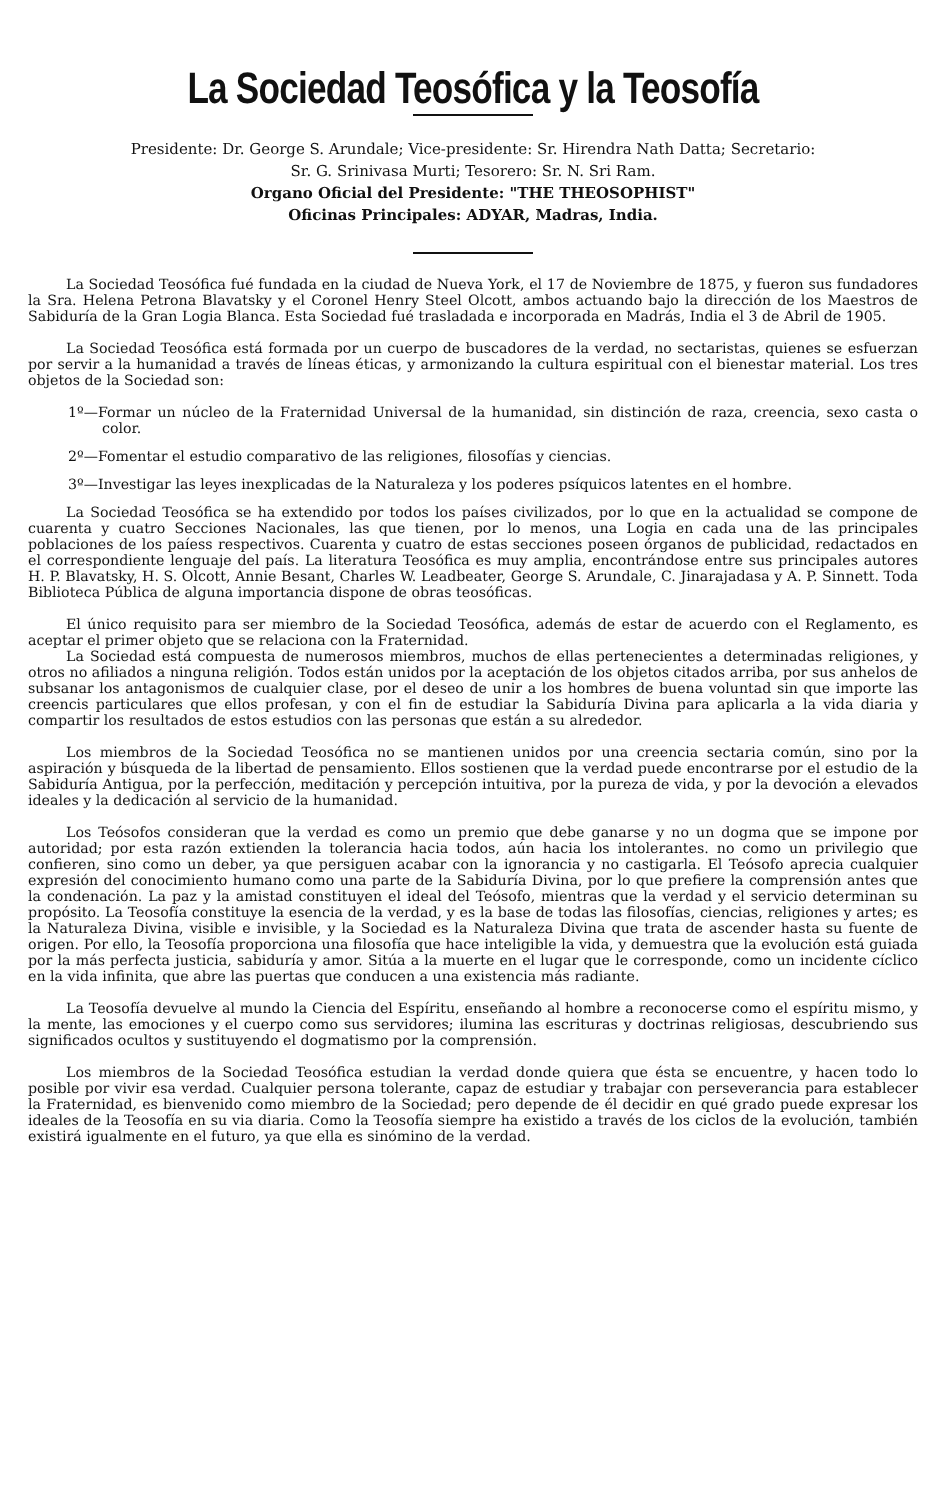La Sociedad Teosófica y la Teosofía
Presidente: Dr. George S. Arundale; Vice-presidente: Sr. Hirendra Nath Datta; Secretario:
Sr. G. Srinivasa Murti; Tesorero: Sr. N. Sri Ram.
Organo Oficial del Presidente: "THE THEOSOPHIST"
Oficinas Principales: ADYAR, Madras, India.
La Sociedad Teosófica fué fundada en la ciudad de Nueva York, el 17 de Noviembre de 1875, y fueron sus fundadores la Sra. Helena Petrona Blavatsky y el Coronel Henry Steel Olcott, ambos actuando bajo la dirección de los Maestros de Sabiduría de la Gran Logia Blanca. Esta Sociedad fué trasladada e incorporada en Madrás, India el 3 de Abril de 1905.
La Sociedad Teosófica está formada por un cuerpo de buscadores de la verdad, no sectaristas, quienes se esfuerzan por servir a la humanidad a través de líneas éticas, y armonizando la cultura espiritual con el bienestar material. Los tres objetos de la Sociedad son:
1º—Formar un núcleo de la Fraternidad Universal de la humanidad, sin distinción de raza, creencia, sexo casta o color.
2º—Fomentar el estudio comparativo de las religiones, filosofías y ciencias.
3º—Investigar las leyes inexplicadas de la Naturaleza y los poderes psíquicos latentes en el hombre.
La Sociedad Teosófica se ha extendido por todos los países civilizados, por lo que en la actualidad se compone de cuarenta y cuatro Secciones Nacionales, las que tienen, por lo menos, una Logia en cada una de las principales poblaciones de los paíess respectivos. Cuarenta y cuatro de estas secciones poseen órganos de publicidad, redactados en el correspondiente lenguaje del país. La literatura Teosófica es muy amplia, encontrándose entre sus principales autores H. P. Blavatsky, H. S. Olcott, Annie Besant, Charles W. Leadbeater, George S. Arundale, C. Jinarajadasa y A. P. Sinnett. Toda Biblioteca Pública de alguna importancia dispone de obras teosóficas.
El único requisito para ser miembro de la Sociedad Teosófica, además de estar de acuerdo con el Reglamento, es aceptar el primer objeto que se relaciona con la Fraternidad.
La Sociedad está compuesta de numerosos miembros, muchos de ellas pertenecientes a determinadas religiones, y otros no afiliados a ninguna religión. Todos están unidos por la aceptación de los objetos citados arriba, por sus anhelos de subsanar los antagonismos de cualquier clase, por el deseo de unir a los hombres de buena voluntad sin que importe las creencis particulares que ellos profesan, y con el fin de estudiar la Sabiduría Divina para aplicarla a la vida diaria y compartir los resultados de estos estudios con las personas que están a su alrededor.
Los miembros de la Sociedad Teosófica no se mantienen unidos por una creencia sectaria común, sino por la aspiración y búsqueda de la libertad de pensamiento. Ellos sostienen que la verdad puede encontrarse por el estudio de la Sabiduría Antigua, por la perfección, meditación y percepción intuitiva, por la pureza de vida, y por la devoción a elevados ideales y la dedicación al servicio de la humanidad.
Los Teósofos consideran que la verdad es como un premio que debe ganarse y no un dogma que se impone por autoridad; por esta razón extienden la tolerancia hacia todos, aún hacia los intolerantes. no como un privilegio que confieren, sino como un deber, ya que persiguen acabar con la ignorancia y no castigarla. El Teósofo aprecia cualquier expresión del conocimiento humano como una parte de la Sabiduría Divina, por lo que prefiere la comprensión antes que la condenación. La paz y la amistad constituyen el ideal del Teósofo, mientras que la verdad y el servicio determinan su propósito. La Teosofía constituye la esencia de la verdad, y es la base de todas las filosofías, ciencias, religiones y artes; es la Naturaleza Divina, visible e invisible, y la Sociedad es la Naturaleza Divina que trata de ascender hasta su fuente de origen. Por ello, la Teosofía proporciona una filosofía que hace inteligible la vida, y demuestra que la evolución está guiada por la más perfecta justicia, sabiduría y amor. Sitúa a la muerte en el lugar que le corresponde, como un incidente cíclico en la vida infinita, que abre las puertas que conducen a una existencia más radiante.
La Teosofía devuelve al mundo la Ciencia del Espíritu, enseñando al hombre a reconocerse como el espíritu mismo, y la mente, las emociones y el cuerpo como sus servidores; ilumina las escrituras y doctrinas religiosas, descubriendo sus significados ocultos y sustituyendo el dogmatismo por la comprensión.
Los miembros de la Sociedad Teosófica estudian la verdad donde quiera que ésta se encuentre, y hacen todo lo posible por vivir esa verdad. Cualquier persona tolerante, capaz de estudiar y trabajar con perseverancia para establecer la Fraternidad, es bienvenido como miembro de la Sociedad; pero depende de él decidir en qué grado puede expresar los ideales de la Teosofía en su via diaria. Como la Teosofía siempre ha existido a través de los ciclos de la evolución, también existirá igualmente en el futuro, ya que ella es sinómino de la verdad.